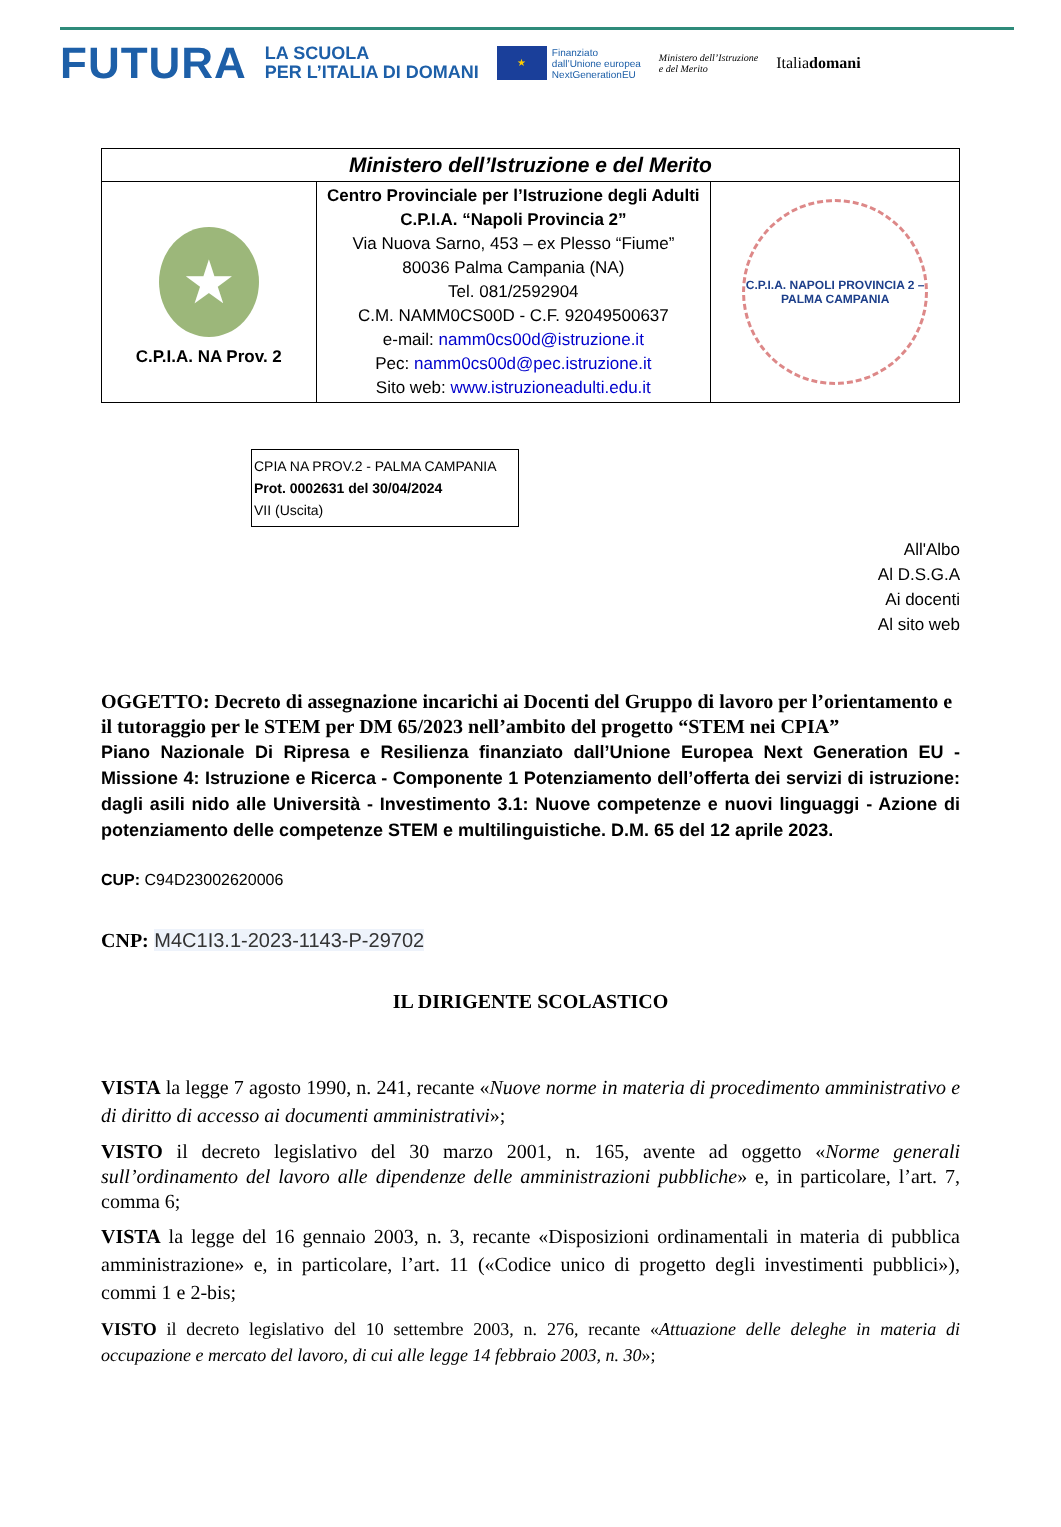FUTURA
LA SCUOLA
PER L’ITALIA DI DOMANI
★
Finanziato
dall’Unione europea
NextGenerationEU
Ministero dell’Istruzione
e del Merito
Italiadomani
| Ministero dell’Istruzione e del Merito | | |
| ★ C.P.I.A. NA Prov. 2 | Centro Provinciale per l’Istruzione degli Adulti C.P.I.A. “Napoli Provincia 2” Via Nuova Sarno, 453 – ex Plesso “Fiume” 80036 Palma Campania (NA) Tel. 081/2592904 C.M. NAMM0CS00D - C.F. 92049500637 e-mail: namm0cs00d@istruzione.it Pec: namm0cs00d@pec.istruzione.it Sito web: www.istruzioneadulti.edu.it | C.P.I.A. NAPOLI PROVINCIA 2 – PALMA CAMPANIA |
CPIA NA PROV.2 - PALMA CAMPANIA
Prot. 0002631 del 30/04/2024
VII (Uscita)
All'Albo
Al D.S.G.A
Ai docenti
Al sito web
OGGETTO: Decreto di assegnazione incarichi ai Docenti del Gruppo di lavoro per l’orientamento e il tutoraggio per le STEM per DM 65/2023 nell’ambito del progetto “STEM nei CPIA”
Piano Nazionale Di Ripresa e Resilienza finanziato dall’Unione Europea Next Generation EU - Missione 4: Istruzione e Ricerca - Componente 1 Potenziamento dell’offerta dei servizi di istruzione: dagli asili nido alle Università - Investimento 3.1: Nuove competenze e nuovi linguaggi - Azione di potenziamento delle competenze STEM e multilinguistiche. D.M. 65 del 12 aprile 2023.
CUP: C94D23002620006
CNP: M4C1I3.1-2023-1143-P-29702
IL DIRIGENTE SCOLASTICO
VISTA la legge 7 agosto 1990, n. 241, recante «Nuove norme in materia di procedimento amministrativo e di diritto di accesso ai documenti amministrativi»;
VISTO il decreto legislativo del 30 marzo 2001, n. 165, avente ad oggetto «Norme generali sull’ordinamento del lavoro alle dipendenze delle amministrazioni pubbliche» e, in particolare, l’art. 7, comma 6;
­VISTA la legge del 16 gennaio 2003, n. 3, recante «Disposizioni ordinamentali in materia di pubblica amministrazione» e, in particolare, l’art. 11 («Codice unico di progetto degli investimenti pubblici»), commi 1 e 2-bis;
VISTO il decreto legislativo del 10 settembre 2003, n. 276, recante «Attuazione delle deleghe in materia di occupazione e mercato del lavoro, di cui alle legge 14 febbraio 2003, n. 30»;